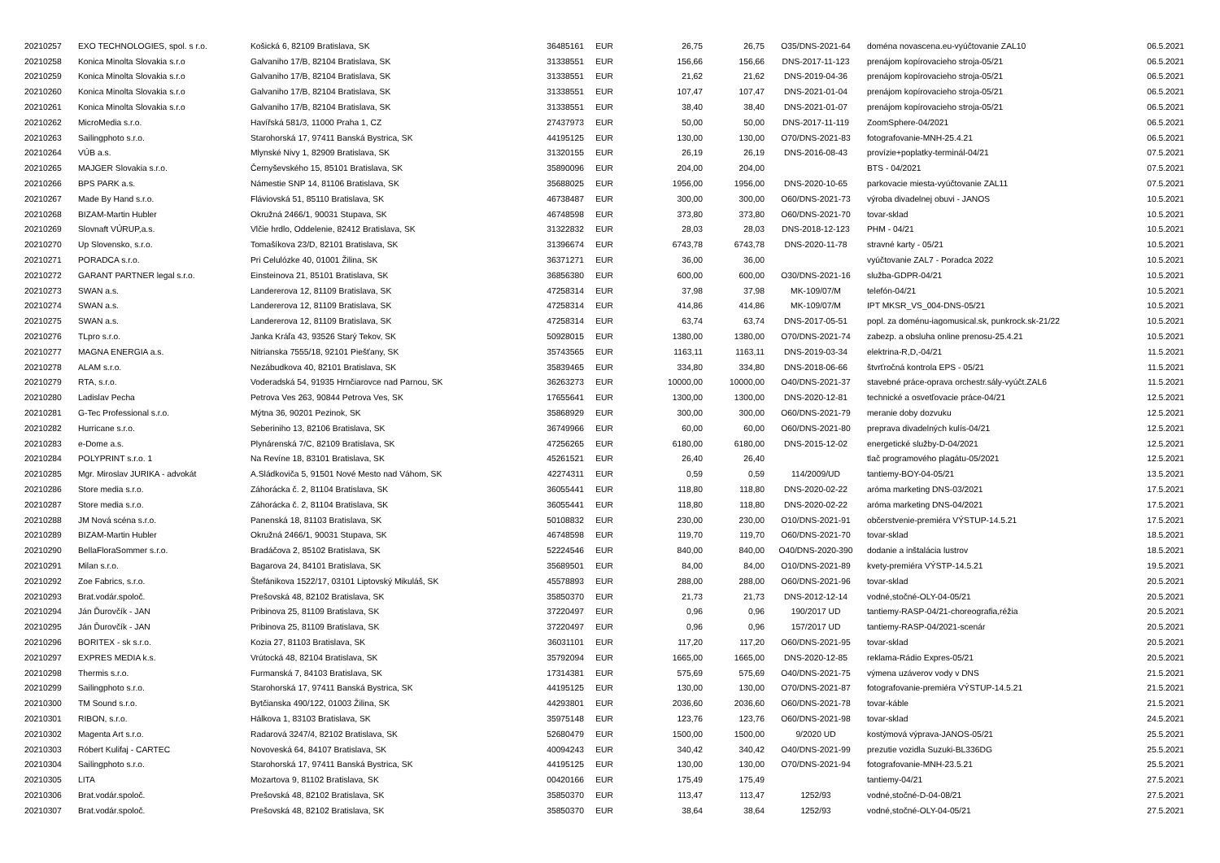| 20210257 | EXO TECHNOLOGIES, spol. s r.o. | Košická 6, 82109 Bratislava, SK | 36485161 | EUR | 26,75 | 26,75 | O35/DNS-2021-64 | doména novascena.eu-vyúčtovanie ZAL10 | 06.5.2021 |
| 20210258 | Konica Minolta Slovakia s.r.o | Galvaniho 17/B, 82104 Bratislava, SK | 31338551 | EUR | 156,66 | 156,66 | DNS-2017-11-123 | prenájom kopírovacieho stroja-05/21 | 06.5.2021 |
| 20210259 | Konica Minolta Slovakia s.r.o | Galvaniho 17/B, 82104 Bratislava, SK | 31338551 | EUR | 21,62 | 21,62 | DNS-2019-04-36 | prenájom kopírovacieho stroja-05/21 | 06.5.2021 |
| 20210260 | Konica Minolta Slovakia s.r.o | Galvaniho 17/B, 82104 Bratislava, SK | 31338551 | EUR | 107,47 | 107,47 | DNS-2021-01-04 | prenájom kopírovacieho stroja-05/21 | 06.5.2021 |
| 20210261 | Konica Minolta Slovakia s.r.o | Galvaniho 17/B, 82104 Bratislava, SK | 31338551 | EUR | 38,40 | 38,40 | DNS-2021-01-07 | prenájom kopírovacieho stroja-05/21 | 06.5.2021 |
| 20210262 | MicroMedia s.r.o. | Havířská 581/3, 11000 Praha 1, CZ | 27437973 | EUR | 50,00 | 50,00 | DNS-2017-11-119 | ZoomSphere-04/2021 | 06.5.2021 |
| 20210263 | Sailingphoto s.r.o. | Starohorská 17, 97411 Banská Bystrica, SK | 44195125 | EUR | 130,00 | 130,00 | O70/DNS-2021-83 | fotografovanie-MNH-25.4.21 | 06.5.2021 |
| 20210264 | VÚB a.s. | Mlynské Nivy 1, 82909 Bratislava, SK | 31320155 | EUR | 26,19 | 26,19 | DNS-2016-08-43 | provízie+poplatky-terminál-04/21 | 07.5.2021 |
| 20210265 | MAJGER Slovakia s.r.o. | Černyševského 15, 85101 Bratislava, SK | 35890096 | EUR | 204,00 | 204,00 | | BTS - 04/2021 | 07.5.2021 |
| 20210266 | BPS PARK a.s. | Námestie SNP 14, 81106 Bratislava, SK | 35688025 | EUR | 1956,00 | 1956,00 | DNS-2020-10-65 | parkovacie miesta-vyúčtovanie ZAL11 | 07.5.2021 |
| 20210267 | Made By Hand s.r.o. | Fláviovská 51, 85110 Bratislava, SK | 46738487 | EUR | 300,00 | 300,00 | O60/DNS-2021-73 | výroba divadelnej obuvi - JANOS | 10.5.2021 |
| 20210268 | BIZAM-Martin Hubler | Okružná 2466/1, 90031 Stupava, SK | 46748598 | EUR | 373,80 | 373,80 | O60/DNS-2021-70 | tovar-sklad | 10.5.2021 |
| 20210269 | Slovnaft VÚRUP,a.s. | Vlčie hrdlo, Oddelenie, 82412 Bratislava, SK | 31322832 | EUR | 28,03 | 28,03 | DNS-2018-12-123 | PHM - 04/21 | 10.5.2021 |
| 20210270 | Up Slovensko, s.r.o. | Tomašíkova 23/D, 82101 Bratislava, SK | 31396674 | EUR | 6743,78 | 6743,78 | DNS-2020-11-78 | stravné karty - 05/21 | 10.5.2021 |
| 20210271 | PORADCA s.r.o. | Pri Celulózke 40, 01001 Žilina, SK | 36371271 | EUR | 36,00 | 36,00 | | vyúčtovanie ZAL7 - Poradca 2022 | 10.5.2021 |
| 20210272 | GARANT PARTNER legal s.r.o. | Einsteinova 21, 85101 Bratislava, SK | 36856380 | EUR | 600,00 | 600,00 | O30/DNS-2021-16 | služba-GDPR-04/21 | 10.5.2021 |
| 20210273 | SWAN a.s. | Landererova 12, 81109 Bratislava, SK | 47258314 | EUR | 37,98 | 37,98 | MK-109/07/M | telefón-04/21 | 10.5.2021 |
| 20210274 | SWAN a.s. | Landererova 12, 81109 Bratislava, SK | 47258314 | EUR | 414,86 | 414,86 | MK-109/07/M | IPT MKSR_VS_004-DNS-05/21 | 10.5.2021 |
| 20210275 | SWAN a.s. | Landererova 12, 81109 Bratislava, SK | 47258314 | EUR | 63,74 | 63,74 | DNS-2017-05-51 | popl. za doménu-iagomusical.sk, punkrock.sk-21/22 | 10.5.2021 |
| 20210276 | TLpro s.r.o. | Janka Kráľa 43, 93526 Starý Tekov, SK | 50928015 | EUR | 1380,00 | 1380,00 | O70/DNS-2021-74 | zabezp. a obsluha online prenosu-25.4.21 | 10.5.2021 |
| 20210277 | MAGNA ENERGIA a.s. | Nitrianska 7555/18, 92101 Piešťany, SK | 35743565 | EUR | 1163,11 | 1163,11 | DNS-2019-03-34 | elektrina-R,D,-04/21 | 11.5.2021 |
| 20210278 | ALAM s.r.o. | Nezábudkova 40, 82101 Bratislava, SK | 35839465 | EUR | 334,80 | 334,80 | DNS-2018-06-66 | štvrťročná kontrola EPS - 05/21 | 11.5.2021 |
| 20210279 | RTA, s.r.o. | Voderadská 54, 91935 Hrnčiarovce nad Parnou, SK | 36263273 | EUR | 10000,00 | 10000,00 | O40/DNS-2021-37 | stavebné práce-oprava orchestr.sály-vyúčt.ZAL6 | 11.5.2021 |
| 20210280 | Ladislav Pecha | Petrova Ves 263, 90844 Petrova Ves, SK | 17655641 | EUR | 1300,00 | 1300,00 | DNS-2020-12-81 | technické a osvetľovacie práce-04/21 | 12.5.2021 |
| 20210281 | G-Tec Professional s.r.o. | Mýtna 36, 90201 Pezinok, SK | 35868929 | EUR | 300,00 | 300,00 | O60/DNS-2021-79 | meranie doby dozvuku | 12.5.2021 |
| 20210282 | Hurricane s.r.o. | Seberiniho 13, 82106 Bratislava, SK | 36749966 | EUR | 60,00 | 60,00 | O60/DNS-2021-80 | preprava divadelných kulís-04/21 | 12.5.2021 |
| 20210283 | e-Dome a.s. | Plynárenská 7/C, 82109 Bratislava, SK | 47256265 | EUR | 6180,00 | 6180,00 | DNS-2015-12-02 | energetické služby-D-04/2021 | 12.5.2021 |
| 20210284 | POLYPRINT s.r.o. 1 | Na Revíne 18, 83101 Bratislava, SK | 45261521 | EUR | 26,40 | 26,40 | | tlač programového plagátu-05/2021 | 12.5.2021 |
| 20210285 | Mgr. Miroslav JURIKA - advokát | A.Sládkoviča 5, 91501 Nové Mesto nad Váhom, SK | 42274311 | EUR | 0,59 | 0,59 | 114/2009/UD | tantiemy-BOY-04-05/21 | 13.5.2021 |
| 20210286 | Store media s.r.o. | Záhorácka č. 2, 81104 Bratislava, SK | 36055441 | EUR | 118,80 | 118,80 | DNS-2020-02-22 | aróma marketing DNS-03/2021 | 17.5.2021 |
| 20210287 | Store media s.r.o. | Záhorácka č. 2, 81104 Bratislava, SK | 36055441 | EUR | 118,80 | 118,80 | DNS-2020-02-22 | aróma marketing DNS-04/2021 | 17.5.2021 |
| 20210288 | JM Nová scéna s.r.o. | Panenská 18, 81103 Bratislava, SK | 50108832 | EUR | 230,00 | 230,00 | O10/DNS-2021-91 | občerstvenie-premiéra VÝSTUP-14.5.21 | 17.5.2021 |
| 20210289 | BIZAM-Martin Hubler | Okružná 2466/1, 90031 Stupava, SK | 46748598 | EUR | 119,70 | 119,70 | O60/DNS-2021-70 | tovar-sklad | 18.5.2021 |
| 20210290 | BellaFloraSommer s.r.o. | Bradáčova 2, 85102 Bratislava, SK | 52224546 | EUR | 840,00 | 840,00 | O40/DNS-2020-390 | dodanie a inštalácia lustrov | 18.5.2021 |
| 20210291 | Milan s.r.o. | Bagarova 24, 84101 Bratislava, SK | 35689501 | EUR | 84,00 | 84,00 | O10/DNS-2021-89 | kvety-premiéra VÝSTP-14.5.21 | 19.5.2021 |
| 20210292 | Zoe Fabrics, s.r.o. | Štefánikova 1522/17, 03101 Liptovský Mikuláš, SK | 45578893 | EUR | 288,00 | 288,00 | O60/DNS-2021-96 | tovar-sklad | 20.5.2021 |
| 20210293 | Brat.vodár.spoloč. | Prešovská 48, 82102 Bratislava, SK | 35850370 | EUR | 21,73 | 21,73 | DNS-2012-12-14 | vodné,stočné-OLY-04-05/21 | 20.5.2021 |
| 20210294 | Ján Ďurovčík - JAN | Pribinova 25, 81109 Bratislava, SK | 37220497 | EUR | 0,96 | 0,96 | 190/2017 UD | tantiemy-RASP-04/21-choreografia,réžia | 20.5.2021 |
| 20210295 | Ján Ďurovčík - JAN | Pribinova 25, 81109 Bratislava, SK | 37220497 | EUR | 0,96 | 0,96 | 157/2017 UD | tantiemy-RASP-04/2021-scenár | 20.5.2021 |
| 20210296 | BORITEX - sk s.r.o. | Kozia 27, 81103 Bratislava, SK | 36031101 | EUR | 117,20 | 117,20 | O60/DNS-2021-95 | tovar-sklad | 20.5.2021 |
| 20210297 | EXPRES MEDIA k.s. | Vrútocká 48, 82104 Bratislava, SK | 35792094 | EUR | 1665,00 | 1665,00 | DNS-2020-12-85 | reklama-Rádio Expres-05/21 | 20.5.2021 |
| 20210298 | Thermis s.r.o. | Furmanská 7, 84103 Bratislava, SK | 17314381 | EUR | 575,69 | 575,69 | O40/DNS-2021-75 | výmena uzáverov vody v DNS | 21.5.2021 |
| 20210299 | Sailingphoto s.r.o. | Starohorská 17, 97411 Banská Bystrica, SK | 44195125 | EUR | 130,00 | 130,00 | O70/DNS-2021-87 | fotografovanie-premiéra VÝSTUP-14.5.21 | 21.5.2021 |
| 20210300 | TM Sound s.r.o. | Bytčianska 490/122, 01003 Žilina, SK | 44293801 | EUR | 2036,60 | 2036,60 | O60/DNS-2021-78 | tovar-káble | 21.5.2021 |
| 20210301 | RIBON, s.r.o. | Hálkova 1, 83103 Bratislava, SK | 35975148 | EUR | 123,76 | 123,76 | O60/DNS-2021-98 | tovar-sklad | 24.5.2021 |
| 20210302 | Magenta Art s.r.o. | Radarová 3247/4, 82102 Bratislava, SK | 52680479 | EUR | 1500,00 | 1500,00 | 9/2020 UD | kostýmová výprava-JANOS-05/21 | 25.5.2021 |
| 20210303 | Róbert Kulifaj - CARTEC | Novoveská 64, 84107 Bratislava, SK | 40094243 | EUR | 340,42 | 340,42 | O40/DNS-2021-99 | prezutie vozidla Suzuki-BL336DG | 25.5.2021 |
| 20210304 | Sailingphoto s.r.o. | Starohorská 17, 97411 Banská Bystrica, SK | 44195125 | EUR | 130,00 | 130,00 | O70/DNS-2021-94 | fotografovanie-MNH-23.5.21 | 25.5.2021 |
| 20210305 | LITA | Mozartova 9, 81102 Bratislava, SK | 00420166 | EUR | 175,49 | 175,49 | | tantiemy-04/21 | 27.5.2021 |
| 20210306 | Brat.vodár.spoloč. | Prešovská 48, 82102 Bratislava, SK | 35850370 | EUR | 113,47 | 113,47 | 1252/93 | vodné,stočné-D-04-08/21 | 27.5.2021 |
| 20210307 | Brat.vodár.spoloč. | Prešovská 48, 82102 Bratislava, SK | 35850370 | EUR | 38,64 | 38,64 | 1252/93 | vodné,stočné-OLY-04-05/21 | 27.5.2021 |